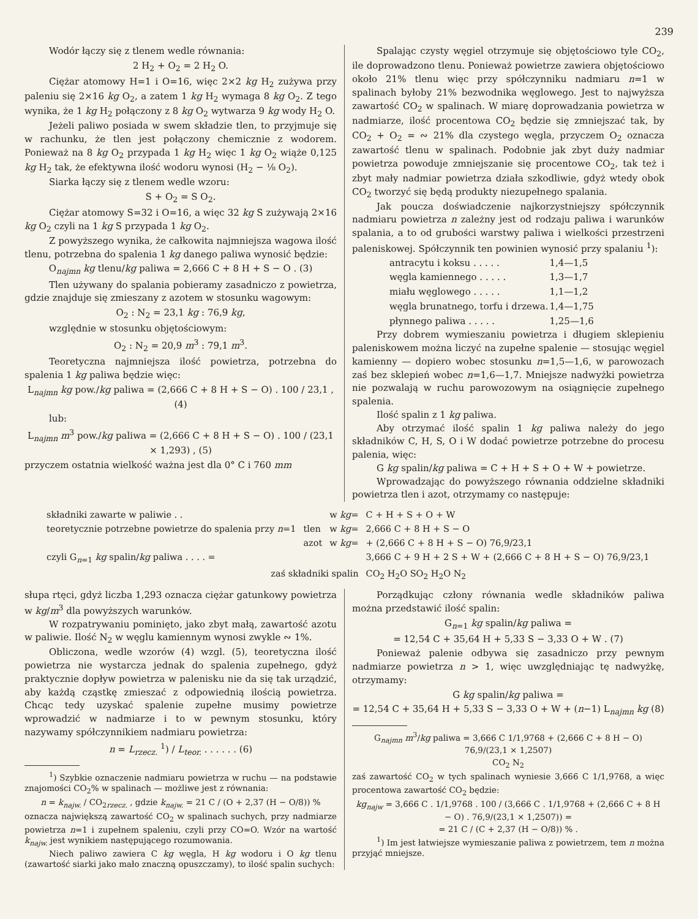239
Wodór łączy się z tlenem wedle równania:
2 H<sub>2</sub> + O<sub>2</sub> = 2 H<sub>2</sub> O.
Ciężar atomowy H=1 i O=16, więc 2×2 kg H<sub>2</sub> zużywa przy paleniu się 2×16 kg O<sub>2</sub>, a zatem 1 kg H<sub>2</sub> wymaga 8 kg O<sub>2</sub>. Z tego wynika, że 1 kg H<sub>2</sub> połączony z 8 kg O<sub>2</sub> wytwarza 9 kg wody H<sub>2</sub> O.
Jeżeli paliwo posiada w swem składzie tlen, to przyjmuje się w rachunku, że tlen jest połączony chemicznie z wodorem. Ponieważ na 8 kg O<sub>2</sub> przypada 1 kg H<sub>2</sub> więc 1 kg O<sub>2</sub> wiąże 0,125 kg H<sub>2</sub> tak, że efektywna ilość wodoru wynosi (H<sub>2</sub> − ⅛ O<sub>2</sub>).
Siarka łączy się z tlenem wedle wzoru:
S + O<sub>2</sub> = S O<sub>2</sub>.
Ciężar atomowy S=32 i O=16, a więc 32 kg S zużywają 2×16 kg O<sub>2</sub> czyli na 1 kg S przypada 1 kg O<sub>2</sub>.
Z powyższego wynika, że całkowita najmniejsza wagowa ilość tlenu, potrzebna do spalenia 1 kg danego paliwa wynosić będzie:
O<sub>najmn</sub> kg tlenu/kg paliwa = 2,666 C + 8 H + S − O . (3)
Tlen używany do spalania pobieramy zasadniczo z powietrza, gdzie znajduje się zmieszany z azotem w stosunku wagowym:
O<sub>2</sub> : N<sub>2</sub> = 23,1 kg : 76,9 kg,
względnie w stosunku objętościowym:
O<sub>2</sub> : N<sub>2</sub> = 20,9 m<sup>3</sup> : 79,1 m<sup>3</sup>.
Teoretyczna najmniejsza ilość powietrza, potrzebna do spalenia 1 kg paliwa będzie więc:
L<sub>najmn</sub> kg pow./kg paliwa = (2,666 C + 8 H + S − O) . 100 / 23,1 , (4)
lub:
L<sub>najmn</sub> m<sup>3</sup> pow./kg paliwa = (2,666 C + 8 H + S − O) . 100 / (23,1 × 1,293) , (5)
przyczem ostatnia wielkość ważna jest dla 0° C i 760 mm
Spalając czysty węgiel otrzymuje się objętościowo tyle CO<sub>2</sub>, ile doprowadzono tlenu. Ponieważ powietrze zawiera objętościowo około 21% tlenu więc przy spółczynniku nadmiaru n=1 w spalinach byłoby 21% bezwodnika węglowego. Jest to najwyższa zawartość CO<sub>2</sub> w spalinach. W miarę doprowadzania powietrza w nadmiarze, ilość procentowa CO<sub>2</sub> będzie się zmniejszać tak, by CO<sub>2</sub> + O<sub>2</sub> = ∾ 21% dla czystego węgla, przyczem O<sub>2</sub> oznacza zawartość tlenu w spalinach. Podobnie jak zbyt duży nadmiar powietrza powoduje zmniejszanie się procentowe CO<sub>2</sub>, tak też i zbyt mały nadmiar powietrza działa szkodliwie, gdyż wtedy obok CO<sub>2</sub> tworzyć się będą produkty niezupełnego spalania.
Jak poucza doświadczenie najkorzystniejszy spółczynnik nadmiaru powietrza n zależny jest od rodzaju paliwa i warunków spalania, a to od grubości warstwy paliwa i wielkości przestrzeni paleniskowej. Spółczynnik ten powinien wynosić przy spalaniu <sup>1</sup>):
| antracytu i koksu . . . . . | 1,4—1,5 |
| węgla kamiennego . . . . . | 1,3—1,7 |
| miału węglowego . . . . . | 1,1—1,2 |
| węgla brunatnego, torfu i drzewa. | 1,4—1,75 |
| płynnego paliwa . . . . . | 1,25—1,6 |
Przy dobrem wymieszaniu powietrza i długiem sklepieniu paleniskowem można liczyć na zupełne spalenie — stosując węgiel kamienny — dopiero wobec stosunku n=1,5—1,6, w parowozach zaś bez sklepień wobec n=1,6—1,7. Mniejsze nadwyżki powietrza nie pozwalają w ruchu parowozowym na osiągnięcie zupełnego spalenia.
Ilość spalin z 1 kg paliwa.
Aby otrzymać ilość spalin 1 kg paliwa należy do jego składników C, H, S, O i W dodać powietrze potrzebne do procesu palenia, więc:
G kg spalin/kg paliwa = C + H + S + O + W + powietrze.
Wprowadzając do powyższego równania oddzielne składniki powietrza tlen i azot, otrzymamy co następuje:
| składniki zawarte w paliwie . . | | w kg = | C + H + S + O + W |
| teoretycznie potrzebne powietrze do spalenia przy n =1 | tlen | w kg = | 2,666 C + 8 H + S − O |
| | azot | w kg = | + (2,666 C + 8 H + S − O) 76,9/23,1 |
| czyli G<sub>n=1</sub> kg spalin/ kg paliwa . . . . = | | | 3,666 C + 9 H + 2 S + W + (2,666 C + 8 H + S − O) 76,9/23,1 |
| zaś składniki spalin | | | CO<sub>2</sub> H<sub>2</sub>O SO<sub>2</sub> H<sub>2</sub>O N<sub>2</sub> |
słupa rtęci, gdyż liczba 1,293 oznacza ciężar gatunkowy powietrza w kg/m<sup>3</sup> dla powyższych warunków.
W rozpatrywaniu pominięto, jako zbyt małą, zawartość azotu w paliwie. Ilość N<sub>2</sub> w węglu kamiennym wynosi zwykle ∾ 1%.
Obliczona, wedle wzorów (4) wzgl. (5), teoretyczna ilość powietrza nie wystarcza jednak do spalenia zupełnego, gdyż praktycznie dopływ powietrza w palenisku nie da się tak urządzić, aby każdą cząstkę zmieszać z odpowiednią ilością powietrza. Chcąc tedy uzyskać spalenie zupełne musimy powietrze wprowadzić w nadmiarze i to w pewnym stosunku, który nazywamy spółczynnikiem nadmiaru powietrza:
n = L<sub>rzecz.</sub> <sup>1</sup>) / L<sub>teor.</sub> . . . . . . (6)
<sup>1</sup>) Szybkie oznaczenie nadmiaru powietrza w ruchu — na podstawie znajomości CO<sub>2</sub>% w spalinach — możliwe jest z równania:
n = k<sub>najw.</sub> / CO<sub>2rzecz.</sub> , gdzie k<sub>najw.</sub> = 21 C / (O + 2,37 (H − O/8)) %
oznacza największą zawartość CO<sub>2</sub> w spalinach suchych, przy nadmiarze powietrza n=1 i zupełnem spaleniu, czyli przy CO=O. Wzór na wartość k<sub>najw.</sub> jest wynikiem następującego rozumowania.
Niech paliwo zawiera C kg węgla, H kg wodoru i O kg tlenu (zawartość siarki jako mało znaczną opuszczamy), to ilość spalin suchych:
Porządkując człony równania wedle składników paliwa można przedstawić ilość spalin:
G<sub>n=1</sub> kg spalin/kg paliwa =
= 12,54 C + 35,64 H + 5,33 S − 3,33 O + W . (7)
Ponieważ palenie odbywa się zasadniczo przy pewnym nadmiarze powietrza n > 1, więc uwzględniając tę nadwyżkę, otrzymamy:
G kg spalin/kg paliwa =
= 12,54 C + 35,64 H + 5,33 S − 3,33 O + W + (n−1) L<sub>najmn</sub> kg (8)
G<sub>najmn</sub> m<sup>3</sup>/kg paliwa = 3,666 C 1/1,9768 + (2,666 C + 8 H − O) 76,9/(23,1 × 1,2507)
CO<sub>2</sub> N<sub>2</sub>
zaś zawartość CO<sub>2</sub> w tych spalinach wyniesie 3,666 C 1/1,9768, a więc procentowa zawartość CO<sub>2</sub> będzie:
kg<sub>najw</sub> = 3,666 C . 1/1,9768 . 100 / (3,666 C . 1/1,9768 + (2,666 C + 8 H − O) . 76,9/(23,1 × 1,2507)) =
= 21 C / (C + 2,37 (H − O/8)) % .
<sup>1</sup>) Im jest łatwiejsze wymieszanie paliwa z powietrzem, tem n można przyjąć mniejsze.